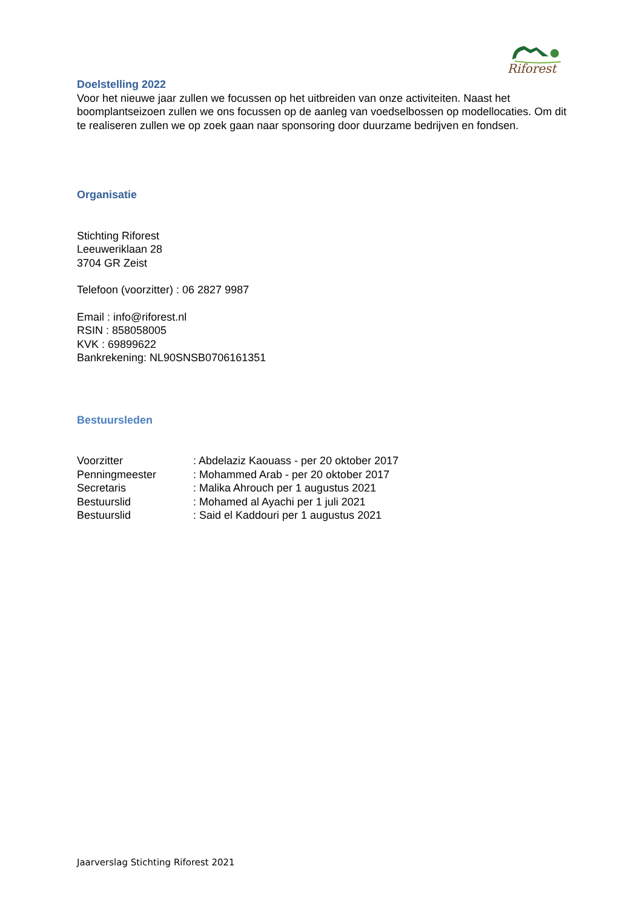Riforest
Doelstelling 2022
Voor het nieuwe jaar zullen we focussen op het uitbreiden van onze activiteiten. Naast het boomplantseizoen zullen we ons focussen op de aanleg van voedselbossen op modellocaties. Om dit te realiseren zullen we op zoek gaan naar sponsoring door duurzame bedrijven en fondsen.
Organisatie
Stichting Riforest
Leeuweriklaan 28
3704 GR Zeist
Telefoon (voorzitter) : 06 2827 9987
Email : info@riforest.nl
RSIN : 858058005
KVK : 69899622
Bankrekening: NL90SNSB0706161351
Bestuursleden
| Voorzitter | : Abdelaziz Kaouass - per 20 oktober 2017 |
| Penningmeester | : Mohammed Arab - per 20 oktober 2017 |
| Secretaris | : Malika Ahrouch per 1 augustus 2021 |
| Bestuurslid | : Mohamed al Ayachi per 1 juli 2021 |
| Bestuurslid | : Said el Kaddouri per 1 augustus 2021 |
Jaarverslag Stichting Riforest 2021